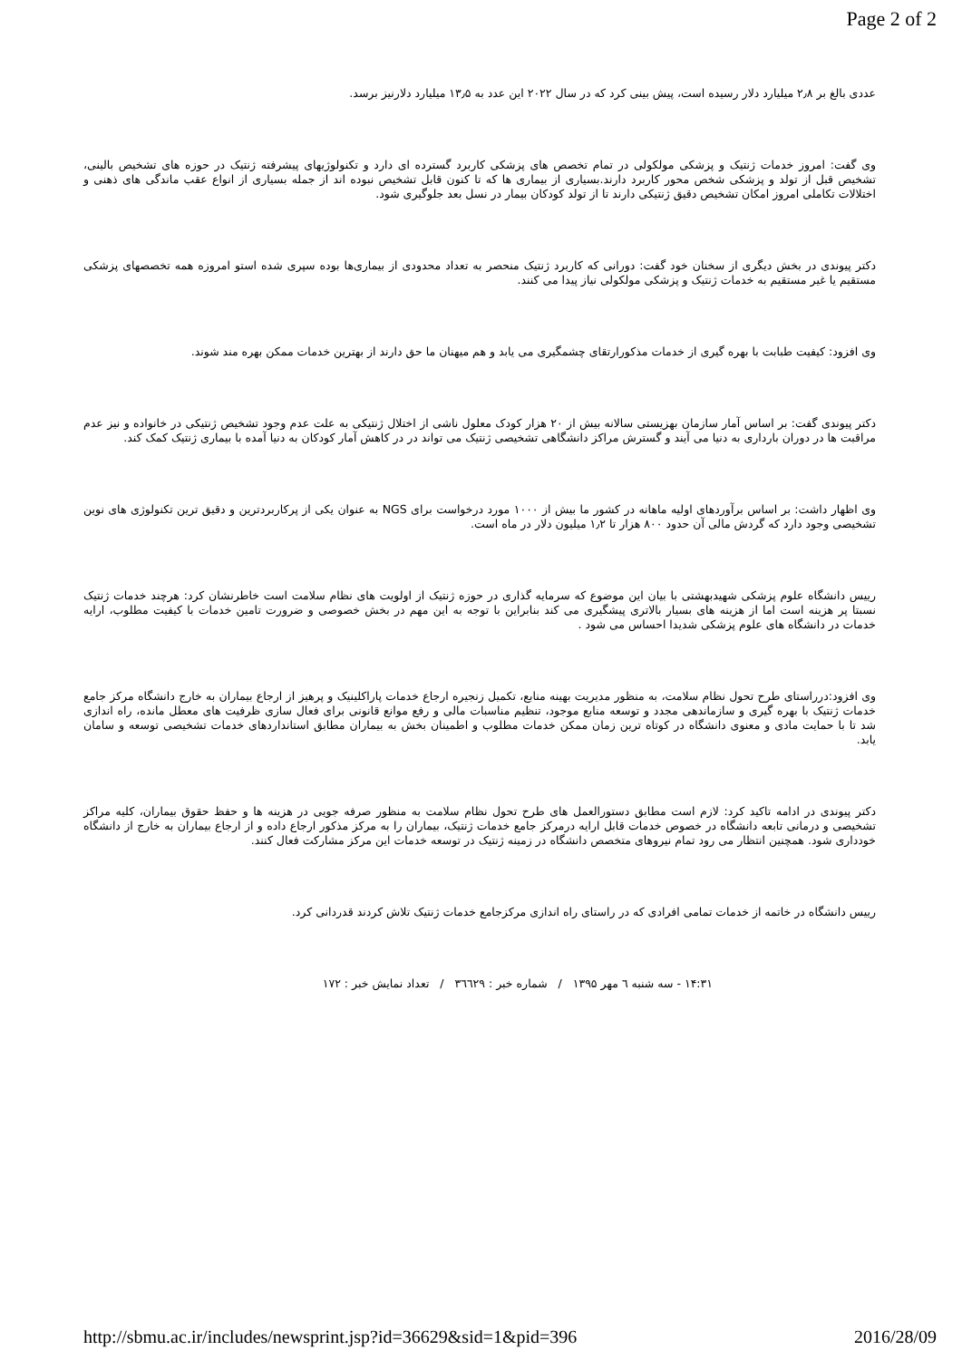Page 2 of 2
عددی بالغ بر ۲٫۸ میلیارد دلار رسیده است، پیش بینی کرد که در سال ۲۰۲۲ این عدد به ۱۳٫۵ میلیارد دلارنیز برسد.
وی گفت: امروز خدمات ژنتیک و پزشکی مولکولی در تمام تخصص های پزشکی کاربرد گسترده ای دارد و تکنولوژیهای پیشرفته ژنتیک در حوزه های تشخیص بالینی، تشخیص قبل از تولد و پزشکی شخص محور کاربرد دارند.بسیاری از بیماری ها که تا کنون قابل تشخیص نبوده اند از جمله بسیاری از انواع عقب ماندگی های ذهنی و اختلالات تکاملی امروز امکان تشخیص دقیق ژنتیکی دارند تا از تولد کودکان بیمار در نسل بعد جلوگیری شود.
دکتر پیوندی در بخش دیگری از سخنان خود گفت: دورانی که کاربرد ژنتیک منحصر به تعداد محدودی از بیماری‌ها بوده سپری شده استو امروزه همه تخصصهای پزشکی مستقیم یا غیر مستقیم به خدمات ژنتیک و پزشکی مولکولی نیاز پیدا می کنند.
وی افزود: کیفیت طبابت با بهره گیری از خدمات مذکورارتقای چشمگیری می یابد و هم میهنان ما حق دارند از بهترین خدمات ممکن بهره مند شوند.
دکتر پیوندی گفت: بر اساس آمار سازمان بهزیستی سالانه بیش از ۲۰ هزار کودک معلول ناشی از اختلال ژنتیکی به علت عدم وجود تشخیص ژنتیکی در خانواده و نیز عدم مراقبت ها در دوران بارداری به دنیا می آیند و گسترش مراکز دانشگاهی تشخیصی ژنتیک می تواند در در کاهش آمار کودکان به دنیا آمده با بیماری ژنتیک کمک کند.
وی اظهار داشت: بر اساس برآوردهای اولیه ماهانه در کشور ما بیش از ۱۰۰۰ مورد درخواست برای NGS به عنوان یکی از پرکاربردترین و دقیق ترین تکنولوژی های نوین تشخیصی وجود دارد که گردش مالی آن حدود ۸۰۰ هزار تا ۱٫۲ میلیون دلار در ماه است.
رییس دانشگاه علوم پزشکی شهیدبهشتی با بیان این موضوع که سرمایه گذاری در حوزه ژنتیک از اولویت های نظام سلامت است خاطرنشان کرد: هرچند خدمات ژنتیک نسبتا پر هزینه است اما از هزینه های بسیار بالاتری پیشگیری می کند بنابراین با توجه به این مهم در بخش خصوصی و ضرورت تامین خدمات با کیفیت مطلوب، ارایه خدمات در دانشگاه های علوم پزشکی شدیدا احساس می شود .
وی افزود:درراستای طرح تحول نظام سلامت، به منظور مدیریت بهینه منابع، تکمیل زنجیره ارجاع خدمات پاراکلینیک و پرهیز از ارجاع بیماران به خارج دانشگاه مرکز جامع خدمات ژنتیک با بهره گیری و سازماندهی مجدد و توسعه منابع موجود، تنظیم مناسبات مالی و رفع موانع قانونی برای فعال سازی ظرفیت های معطل مانده، راه اندازی شد تا با حمایت مادی و معنوی دانشگاه در کوتاه ترین زمان ممکن خدمات مطلوب و اطمینان بخش به بیماران مطابق استانداردهای خدمات تشخیصی توسعه و سامان یابد.
دکتر پیوندی در ادامه تاکید کرد: لازم است مطابق دستورالعمل های طرح تحول نظام سلامت به منظور صرفه جویی در هزینه ها و حفظ حقوق بیماران، کلیه مراکز تشخیصی و درمانی تابعه دانشگاه در خصوص خدمات قابل ارایه درمرکز جامع خدمات ژنتیک، بیماران را به مرکز مذکور ارجاع داده و از ارجاع بیماران به خارج از دانشگاه خودداری شود. همچنین انتظار می رود تمام نیروهای متخصص دانشگاه در زمینه ژنتیک در توسعه خدمات این مرکز مشارکت فعال کنند.
رییس دانشگاه در خاتمه از خدمات تمامی افرادی که در راستای راه اندازی مرکزجامع خدمات ژنتیک تلاش کردند قدردانی کرد.
۱۴:۳۱ - سه شنبه ٦ مهر ۱۳۹۵ / شماره خبر : ۳٦٦۲۹ / تعداد نمایش خبر : ۱۷۲
http://sbmu.ac.ir/includes/newsprint.jsp?id=36629&sid=1&pid=396 2016/28/09